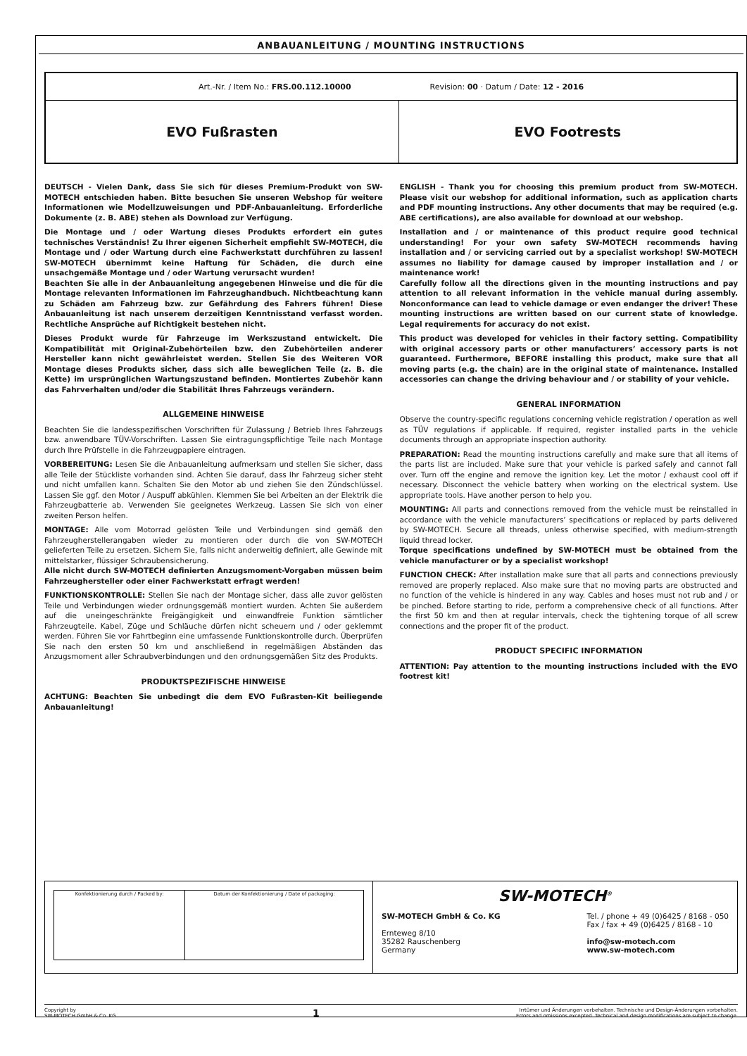ANBAUANLEITUNG / MOUNTING INSTRUCTIONS
| Art.-Nr. / Item No.: FRS.00.112.10000 Revision: 00 · Datum / Date: 12 - 2016 | |
| EVO Fußrasten | EVO Footrests |
DEUTSCH - Vielen Dank, dass Sie sich für dieses Premium-Produkt von SW-MOTECH entschieden haben. Bitte besuchen Sie unseren Webshop für weitere Informationen wie Modellzuweisungen und PDF-Anbauanleitung. Erforderliche Dokumente (z. B. ABE) stehen als Download zur Verfügung.
Die Montage und / oder Wartung dieses Produkts erfordert ein gutes technisches Verständnis! Zu Ihrer eigenen Sicherheit empfiehlt SW-MOTECH, die Montage und / oder Wartung durch eine Fachwerkstatt durchführen zu lassen! SW-MOTECH übernimmt keine Haftung für Schäden, die durch eine unsachgemäße Montage und / oder Wartung verursacht wurden!
Beachten Sie alle in der Anbauanleitung angegebenen Hinweise und die für die Montage relevanten Informationen im Fahrzeughandbuch. Nichtbeachtung kann zu Schäden am Fahrzeug bzw. zur Gefährdung des Fahrers führen! Diese Anbauanleitung ist nach unserem derzeitigen Kenntnisstand verfasst worden. Rechtliche Ansprüche auf Richtigkeit bestehen nicht.
Dieses Produkt wurde für Fahrzeuge im Werkszustand entwickelt. Die Kompatibilität mit Original-Zubehörteilen bzw. den Zubehörteilen anderer Hersteller kann nicht gewährleistet werden. Stellen Sie des Weiteren VOR Montage dieses Produkts sicher, dass sich alle beweglichen Teile (z. B. die Kette) im ursprünglichen Wartungszustand befinden. Montiertes Zubehör kann das Fahrverhalten und/oder die Stabilität Ihres Fahrzeugs verändern.
ALLGEMEINE HINWEISE
Beachten Sie die landesspezifischen Vorschriften für Zulassung / Betrieb Ihres Fahrzeugs bzw. anwendbare TÜV-Vorschriften. Lassen Sie eintragungspflichtige Teile nach Montage durch Ihre Prüfstelle in die Fahrzeugpapiere eintragen.
VORBEREITUNG: Lesen Sie die Anbauanleitung aufmerksam und stellen Sie sicher, dass alle Teile der Stückliste vorhanden sind. Achten Sie darauf, dass Ihr Fahrzeug sicher steht und nicht umfallen kann. Schalten Sie den Motor ab und ziehen Sie den Zündschlüssel. Lassen Sie ggf. den Motor / Auspuff abkühlen. Klemmen Sie bei Arbeiten an der Elektrik die Fahrzeugbatterie ab. Verwenden Sie geeignetes Werkzeug. Lassen Sie sich von einer zweiten Person helfen.
MONTAGE: Alle vom Motorrad gelösten Teile und Verbindungen sind gemäß den Fahrzeugherstellerangaben wieder zu montieren oder durch die von SW-MOTECH gelieferten Teile zu ersetzen. Sichern Sie, falls nicht anderweitig definiert, alle Gewinde mit mittelstarker, flüssiger Schraubensicherung.
Alle nicht durch SW-MOTECH definierten Anzugsmoment-Vorgaben müssen beim Fahrzeughersteller oder einer Fachwerkstatt erfragt werden!
FUNKTIONSKONTROLLE: Stellen Sie nach der Montage sicher, dass alle zuvor gelösten Teile und Verbindungen wieder ordnungsgemäß montiert wurden. Achten Sie außerdem auf die uneingeschränkte Freigängigkeit und einwandfreie Funktion sämtlicher Fahrzeugteile. Kabel, Züge und Schläuche dürfen nicht scheuern und / oder geklemmt werden. Führen Sie vor Fahrtbeginn eine umfassende Funktionskontrolle durch. Überprüfen Sie nach den ersten 50 km und anschließend in regelmäßigen Abständen das Anzugsmoment aller Schraubverbindungen und den ordnungsgemäßen Sitz des Produkts.
PRODUKTSPEZIFISCHE HINWEISE
ACHTUNG: Beachten Sie unbedingt die dem EVO Fußrasten-Kit beiliegende Anbauanleitung!
ENGLISH - Thank you for choosing this premium product from SW-MOTECH. Please visit our webshop for additional information, such as application charts and PDF mounting instructions. Any other documents that may be required (e.g. ABE certifications), are also available for download at our webshop.
Installation and / or maintenance of this product require good technical understanding! For your own safety SW-MOTECH recommends having installation and / or servicing carried out by a specialist workshop! SW-MOTECH assumes no liability for damage caused by improper installation and / or maintenance work!
Carefully follow all the directions given in the mounting instructions and pay attention to all relevant information in the vehicle manual during assembly. Nonconformance can lead to vehicle damage or even endanger the driver! These mounting instructions are written based on our current state of knowledge. Legal requirements for accuracy do not exist.
This product was developed for vehicles in their factory setting. Compatibility with original accessory parts or other manufacturers’ accessory parts is not guaranteed. Furthermore, BEFORE installing this product, make sure that all moving parts (e.g. the chain) are in the original state of maintenance. Installed accessories can change the driving behaviour and / or stability of your vehicle.
GENERAL INFORMATION
Observe the country-specific regulations concerning vehicle registration / operation as well as TÜV regulations if applicable. If required, register installed parts in the vehicle documents through an appropriate inspection authority.
PREPARATION: Read the mounting instructions carefully and make sure that all items of the parts list are included. Make sure that your vehicle is parked safely and cannot fall over. Turn off the engine and remove the ignition key. Let the motor / exhaust cool off if necessary. Disconnect the vehicle battery when working on the electrical system. Use appropriate tools. Have another person to help you.
MOUNTING: All parts and connections removed from the vehicle must be reinstalled in accordance with the vehicle manufacturers’ specifications or replaced by parts delivered by SW-MOTECH. Secure all threads, unless otherwise specified, with medium-strength liquid thread locker.
Torque specifications undefined by SW-MOTECH must be obtained from the vehicle manufacturer or by a specialist workshop!
FUNCTION CHECK: After installation make sure that all parts and connections previously removed are properly replaced. Also make sure that no moving parts are obstructed and no function of the vehicle is hindered in any way. Cables and hoses must not rub and / or be pinched. Before starting to ride, perform a comprehensive check of all functions. After the first 50 km and then at regular intervals, check the tightening torque of all screw connections and the proper fit of the product.
PRODUCT SPECIFIC INFORMATION
ATTENTION: Pay attention to the mounting instructions included with the EVO footrest kit!
| Konfektionierung durch / Packed by: | Datum der Konfektionierung / Date of packaging: |
SW-MOTECH<sup>®</sup>
SW-MOTECH GmbH & Co. KG
Ernteweg 8/10
35282 Rauschenberg
Germany
Tel. / phone + 49 (0)6425 / 8168 - 050
Fax / fax + 49 (0)6425 / 8168 - 10
info@sw-motech.com
www.sw-motech.com
Copyright by
SW-MOTECH GmbH & Co. KG
1
Irrtümer und Änderungen vorbehalten. Technische und Design-Änderungen vorbehalten.
Errors and omissions excepted. Technical and design modifications are subject to change.